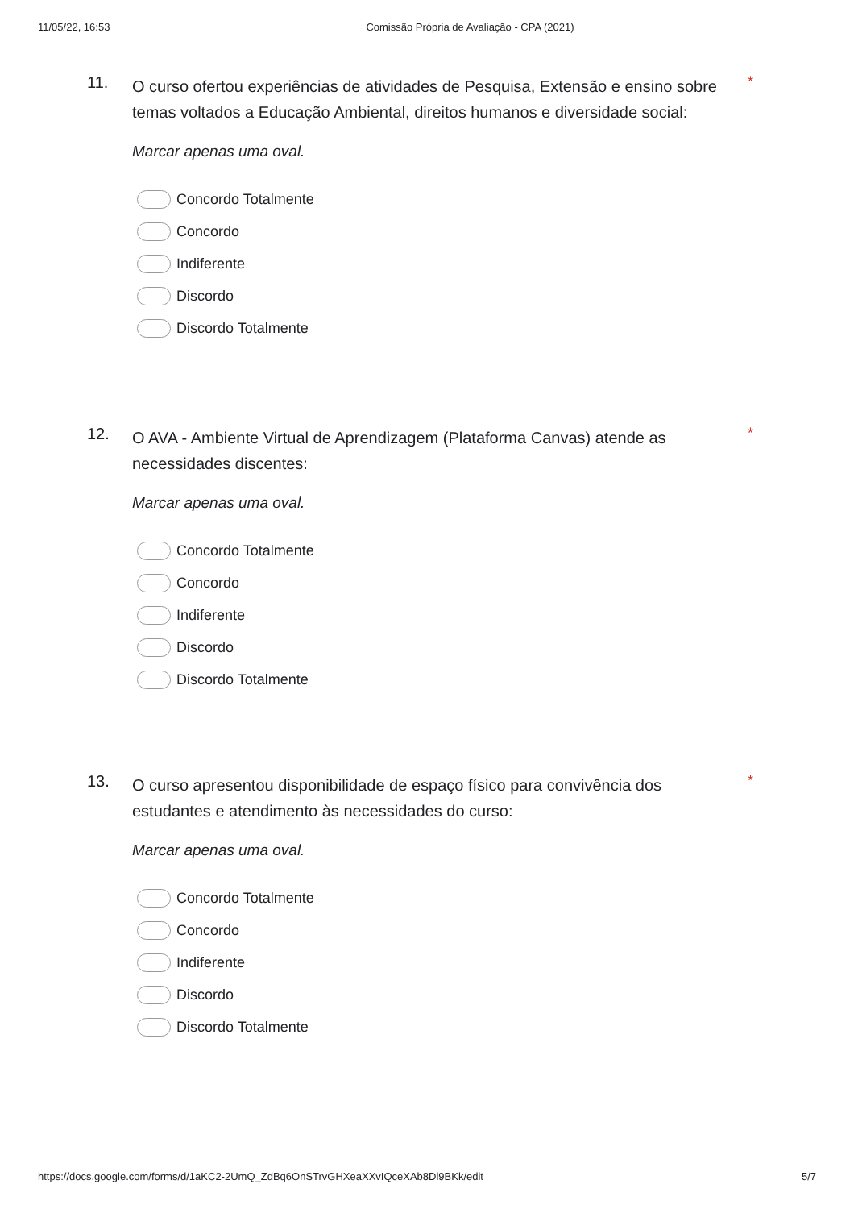11/05/22, 16:53 Comissão Própria de Avaliação - CPA (2021)
11.
O curso ofertou experiências de atividades de Pesquisa, Extensão e ensino sobre temas voltados a Educação Ambiental, direitos humanos e diversidade social:
Marcar apenas uma oval.
Concordo Totalmente
Concordo
Indiferente
Discordo
Discordo Totalmente
*
12.
O AVA - Ambiente Virtual de Aprendizagem (Plataforma Canvas) atende as necessidades discentes:
Marcar apenas uma oval.
Concordo Totalmente
Concordo
Indiferente
Discordo
Discordo Totalmente
*
13.
O curso apresentou disponibilidade de espaço físico para convivência dos estudantes e atendimento às necessidades do curso:
Marcar apenas uma oval.
Concordo Totalmente
Concordo
Indiferente
Discordo
Discordo Totalmente
*
https://docs.google.com/forms/d/1aKC2-2UmQ_ZdBq6OnSTrvGHXeaXXvIQceXAb8Dl9BKk/edit 5/7